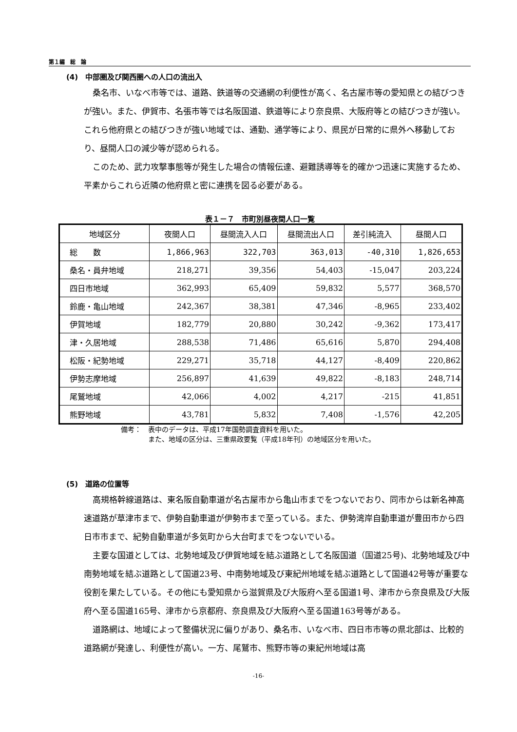第１編　総　論
(4)　中部圏及び関西圏への人口の流出入
桑名市、いなべ市等では、道路、鉄道等の交通網の利便性が高く、名古屋市等の愛知県との結びつきが強い。また、伊賀市、名張市等では名阪国道、鉄道等により奈良県、大阪府等との結びつきが強い。これら他府県との結びつきが強い地域では、通勤、通学等により、県民が日常的に県外へ移動しており、昼間人口の減少等が認められる。
このため、武力攻撃事態等が発生した場合の情報伝達、避難誘導等を的確かつ迅速に実施するため、平素からこれら近隣の他府県と密に連携を図る必要がある。
表１－７　市町別昼夜間人口一覧
| 地域区分 | 夜間人口 | 昼間流入人口 | 昼間流出人口 | 差引純流入 | 昼間人口 |
| --- | --- | --- | --- | --- | --- |
| 総 数 | 1,866,963 | 322,703 | 363,013 | -40,310 | 1,826,653 |
| 桑名・員弁地域 | 218,271 | 39,356 | 54,403 | -15,047 | 203,224 |
| 四日市地域 | 362,993 | 65,409 | 59,832 | 5,577 | 368,570 |
| 鈴鹿・亀山地域 | 242,367 | 38,381 | 47,346 | -8,965 | 233,402 |
| 伊賀地域 | 182,779 | 20,880 | 30,242 | -9,362 | 173,417 |
| 津・久居地域 | 288,538 | 71,486 | 65,616 | 5,870 | 294,408 |
| 松阪・紀勢地域 | 229,271 | 35,718 | 44,127 | -8,409 | 220,862 |
| 伊勢志摩地域 | 256,897 | 41,639 | 49,822 | -8,183 | 248,714 |
| 尾鷲地域 | 42,066 | 4,002 | 4,217 | -215 | 41,851 |
| 熊野地域 | 43,781 | 5,832 | 7,408 | -1,576 | 42,205 |
備考：　表中のデータは、平成17年国勢調査資料を用いた。
　　　　また、地域の区分は、三重県政要覧（平成18年刊）の地域区分を用いた。
(5)　道路の位置等
高規格幹線道路は、東名阪自動車道が名古屋市から亀山市までをつないでおり、同市からは新名神高速道路が草津市まで、伊勢自動車道が伊勢市まで至っている。また、伊勢湾岸自動車道が豊田市から四日市市まで、紀勢自動車道が多気町から大台町までをつないでいる。
主要な国道としては、北勢地域及び伊賀地域を結ぶ道路として名阪国道（国道25号)、北勢地域及び中南勢地域を結ぶ道路として国道23号、中南勢地域及び東紀州地域を結ぶ道路として国道42号等が重要な役割を果たしている。その他にも愛知県から滋賀県及び大阪府へ至る国道1号、津市から奈良県及び大阪府へ至る国道165号、津市から京都府、奈良県及び大阪府へ至る国道163号等がある。
道路網は、地域によって整備状況に偏りがあり、桑名市、いなべ市、四日市市等の県北部は、比較的道路網が発達し、利便性が高い。一方、尾鷲市、熊野市等の東紀州地域は高
-16-